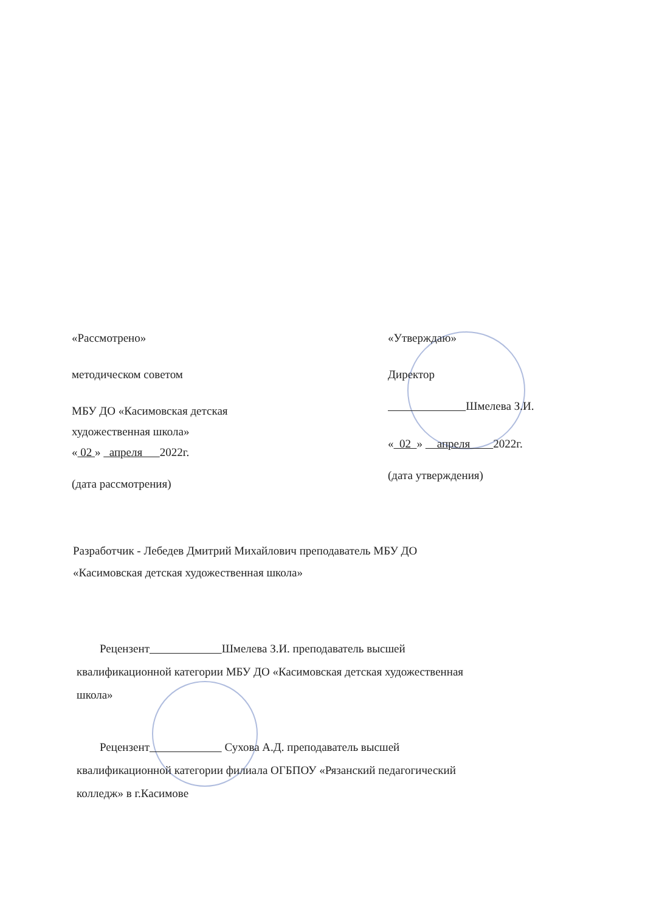«Рассмотрено»
методическом советом
МБУ ДО «Касимовская детская
художественная школа»
« 02 » апреля 2022г.
(дата рассмотрения)
«Утверждаю»
Директор
Шмелева З.И.
« 02 » апреля 2022г.
(дата утверждения)
Разработчик - Лебедев Дмитрий Михайлович преподаватель МБУ ДО
«Касимовская детская художественная школа»
Рецензент Шмелева З.И. преподаватель высшей
квалификационной категории МБУ ДО «Касимовская детская художественная
школа»
Рецензент Сухова А.Д. преподаватель высшей
квалификационной категории филиала ОГБПОУ «Рязанский педагогический
колледж» в г.Касимове